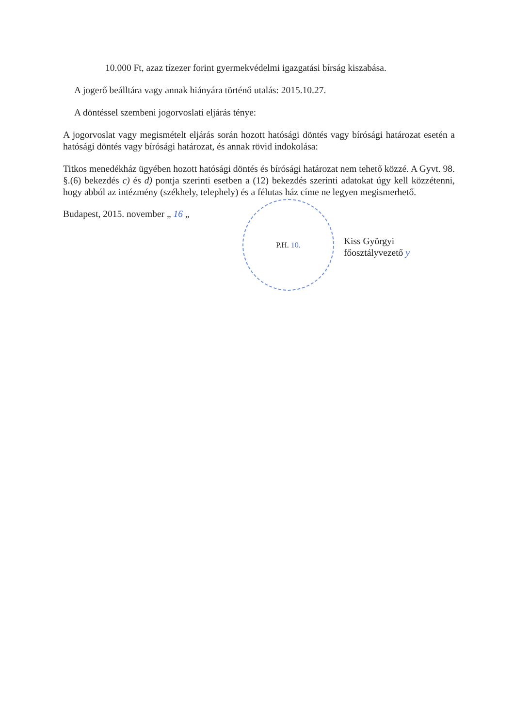10.000 Ft, azaz tízezer forint gyermekvédelmi igazgatási bírság kiszabása.
A jogerő beálltára vagy annak hiányára történő utalás: 2015.10.27.
A döntéssel szembeni jogorvoslati eljárás ténye:
A jogorvoslat vagy megismételt eljárás során hozott hatósági döntés vagy bírósági határozat esetén a hatósági döntés vagy bírósági határozat, és annak rövid indokolása:
Titkos menedékház ügyében hozott hatósági döntés és bírósági határozat nem tehető közzé. A Gyvt. 98. §.(6) bekezdés c) és d) pontja szerinti esetben a (12) bekezdés szerinti adatokat úgy kell közzétenni, hogy abból az intézmény (székhely, telephely) és a félutas ház címe ne legyen megismerhető.
Budapest, 2015. november „ 16 „
P.H. 10.
Kiss Györgyi
főosztályvezető y